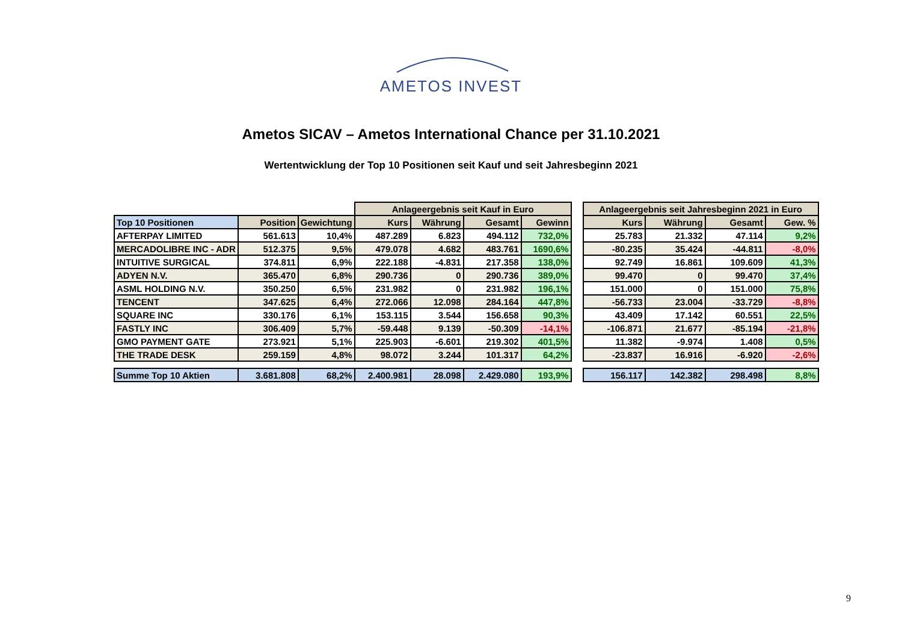AMETOS INVEST
Ametos SICAV – Ametos International Chance per 31.10.2021
Wertentwicklung der Top 10 Positionen seit Kauf und seit Jahresbeginn 2021
| | | | Anlageergebnis seit Kauf in Euro | | | |
| Top 10 Positionen | Position | Gewichtung | Kurs | Währung | Gesamt | Gewinn |
| AFTERPAY LIMITED | 561.613 | 10,4% | 487.289 | 6.823 | 494.112 | 732,0% |
| MERCADOLIBRE INC - ADR | 512.375 | 9,5% | 479.078 | 4.682 | 483.761 | 1690,6% |
| INTUITIVE SURGICAL | 374.811 | 6,9% | 222.188 | -4.831 | 217.358 | 138,0% |
| ADYEN N.V. | 365.470 | 6,8% | 290.736 | 0 | 290.736 | 389,0% |
| ASML HOLDING N.V. | 350.250 | 6,5% | 231.982 | 0 | 231.982 | 196,1% |
| TENCENT | 347.625 | 6,4% | 272.066 | 12.098 | 284.164 | 447,8% |
| SQUARE INC | 330.176 | 6,1% | 153.115 | 3.544 | 156.658 | 90,3% |
| FASTLY INC | 306.409 | 5,7% | -59.448 | 9.139 | -50.309 | -14,1% |
| GMO PAYMENT GATE | 273.921 | 5,1% | 225.903 | -6.601 | 219.302 | 401,5% |
| THE TRADE DESK | 259.159 | 4,8% | 98.072 | 3.244 | 101.317 | 64,2% |
| Summe Top 10 Aktien | 3.681.808 | 68,2% | 2.400.981 | 28.098 | 2.429.080 | 193,9% |
| Anlageergebnis seit Jahresbeginn 2021 in Euro | | | |
| --- | --- | --- | --- |
| Kurs | Währung | Gesamt | Gew. % |
| 25.783 | 21.332 | 47.114 | 9,2% |
| -80.235 | 35.424 | -44.811 | -8,0% |
| 92.749 | 16.861 | 109.609 | 41,3% |
| 99.470 | 0 | 99.470 | 37,4% |
| 151.000 | 0 | 151.000 | 75,8% |
| -56.733 | 23.004 | -33.729 | -8,8% |
| 43.409 | 17.142 | 60.551 | 22,5% |
| -106.871 | 21.677 | -85.194 | -21,8% |
| 11.382 | -9.974 | 1.408 | 0,5% |
| -23.837 | 16.916 | -6.920 | -2,6% |
| 156.117 | 142.382 | 298.498 | 8,8% |
9